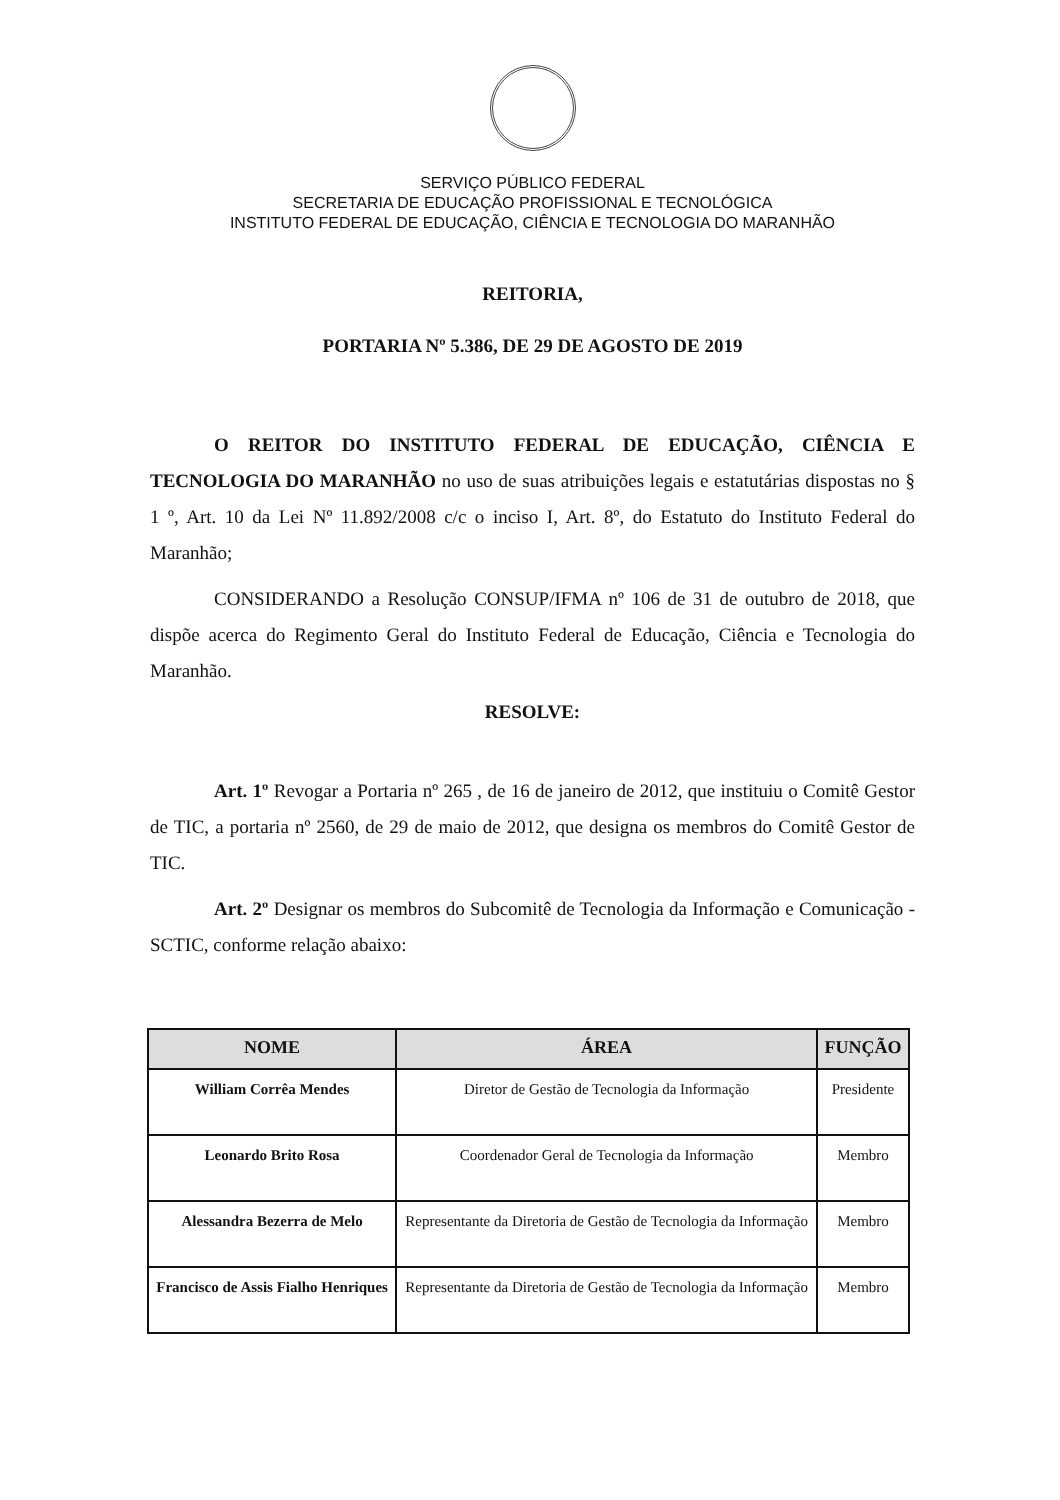SERVIÇO PÚBLICO FEDERAL
SECRETARIA DE EDUCAÇÃO PROFISSIONAL E TECNOLÓGICA
INSTITUTO FEDERAL DE EDUCAÇÃO, CIÊNCIA E TECNOLOGIA DO MARANHÃO
REITORIA,
PORTARIA Nº 5.386, DE 29 DE AGOSTO DE 2019
O REITOR DO INSTITUTO FEDERAL DE EDUCAÇÃO, CIÊNCIA E TECNOLOGIA DO MARANHÃO no uso de suas atribuições legais e estatutárias dispostas no § 1 º, Art. 10 da Lei Nº 11.892/2008 c/c o inciso I, Art. 8º, do Estatuto do Instituto Federal do Maranhão;
CONSIDERANDO a Resolução CONSUP/IFMA nº 106 de 31 de outubro de 2018, que dispõe acerca do Regimento Geral do Instituto Federal de Educação, Ciência e Tecnologia do Maranhão.
RESOLVE:
Art. 1º Revogar a Portaria nº 265 , de 16 de janeiro de 2012, que instituiu o Comitê Gestor de TIC, a portaria nº 2560, de 29 de maio de 2012, que designa os membros do Comitê Gestor de TIC.
Art. 2º Designar os membros do Subcomitê de Tecnologia da Informação e Comunicação - SCTIC, conforme relação abaixo:
| NOME | ÁREA | FUNÇÃO |
| --- | --- | --- |
| William Corrêa Mendes | Diretor de Gestão de Tecnologia da Informação | Presidente |
| Leonardo Brito Rosa | Coordenador Geral de Tecnologia da Informação | Membro |
| Alessandra Bezerra de Melo | Representante da Diretoria de Gestão de Tecnologia da Informação | Membro |
| Francisco de Assis Fialho Henriques | Representante da Diretoria de Gestão de Tecnologia da Informação | Membro |